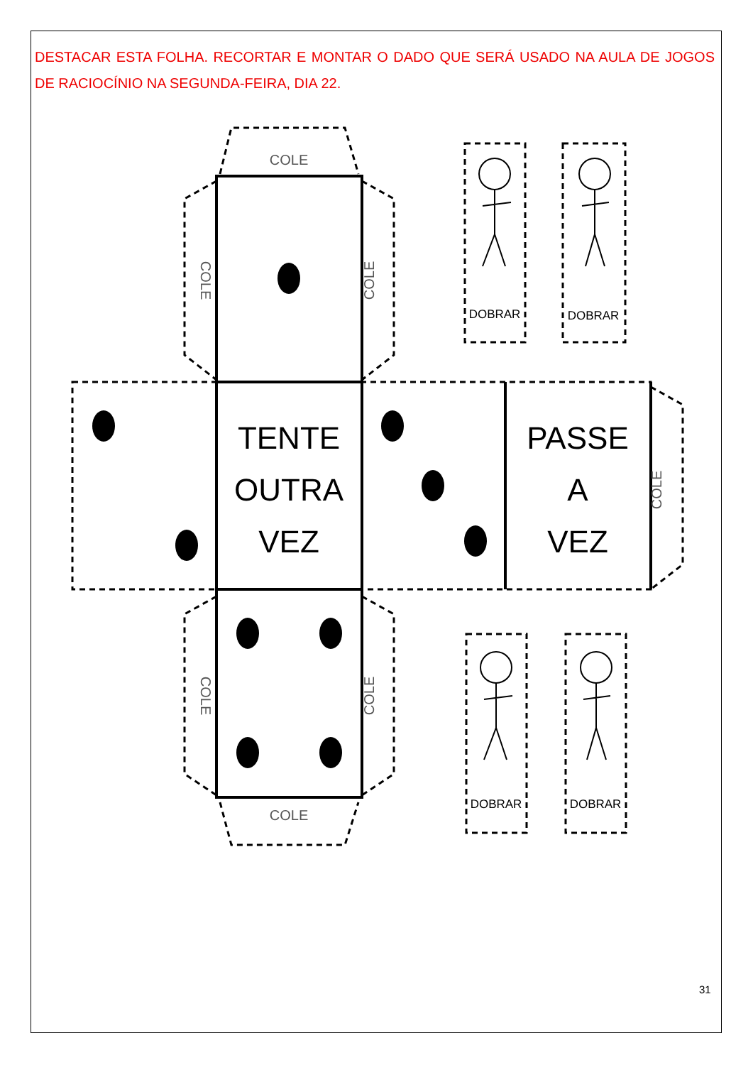DESTACAR ESTA FOLHA. RECORTAR E MONTAR O DADO QUE SERÁ USADO NA AULA DE JOGOS DE RACIOCÍNIO NA SEGUNDA-FEIRA, DIA 22.
TENTE
OUTRA
VEZ
PASSE
A
VEZ
COLE
COLE
COLE
COLE
COLE
COLE
COLE
DOBRAR
DOBRAR
DOBRAR
DOBRAR
31